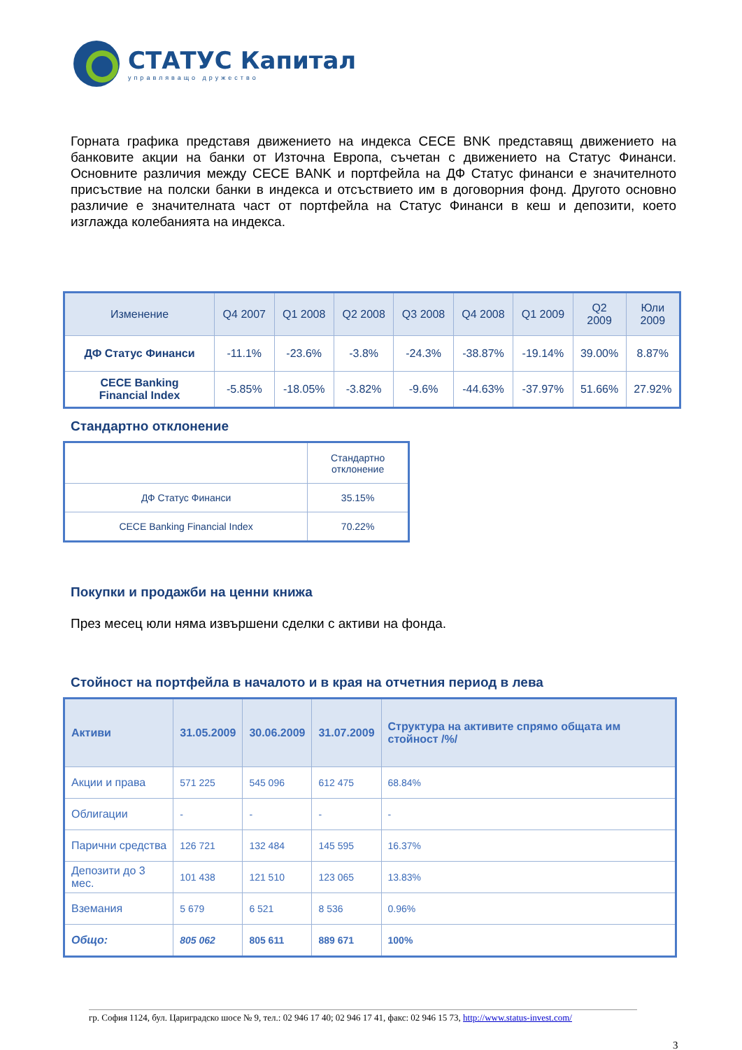СТАТУС Капитал
управляващо дружество
Горната графика представя движението на индекса CECE BNK представящ движението на банковите акции на банки от Източна Европа, съчетан с движението на Статус Финанси. Основните различия между CECE BANK и портфейла на ДФ Статус финанси е значителното присъствие на полски банки в индекса и отсъствието им в договорния фонд. Другото основно различие е значителната част от портфейла на Статус Финанси в кеш и депозити, което изглажда колебанията на индекса.
| Изменение | Q4 2007 | Q1 2008 | Q2 2008 | Q3 2008 | Q4 2008 | Q1 2009 | Q2 2009 | Юли 2009 |
| --- | --- | --- | --- | --- | --- | --- | --- | --- |
| ДФ Статус Финанси | -11.1% | -23.6% | -3.8% | -24.3% | -38.87% | -19.14% | 39.00% | 8.87% |
| CECE Banking Financial Index | -5.85% | -18.05% | -3.82% | -9.6% | -44.63% | -37.97% | 51.66% | 27.92% |
Стандартно отклонение
| | Стандартно отклонение |
| ДФ Статус Финанси | 35.15% |
| CECE Banking Financial Index | 70.22% |
Покупки и продажби на ценни книжа
През месец юли няма извършени сделки с активи на фонда.
Стойност на портфейла в началото и в края на отчетния период в лева
| Активи | 31.05.2009 | 30.06.2009 | 31.07.2009 | Структура на активите спрямо общата им стойност /%/ |
| --- | --- | --- | --- | --- |
| Акции и права | 571 225 | 545 096 | 612 475 | 68.84% |
| Облигации | - | - | - | - |
| Парични средства | 126 721 | 132 484 | 145 595 | 16.37% |
| Депозити до 3 мес. | 101 438 | 121 510 | 123 065 | 13.83% |
| Вземания | 5 679 | 6 521 | 8 536 | 0.96% |
| Общо: | 805 062 | 805 611 | 889 671 | 100% |
гр. София 1124, бул. Цариградско шосе № 9, тел.: 02 946 17 40; 02 946 17 41, факс: 02 946 15 73, http://www.status-invest.com/
3